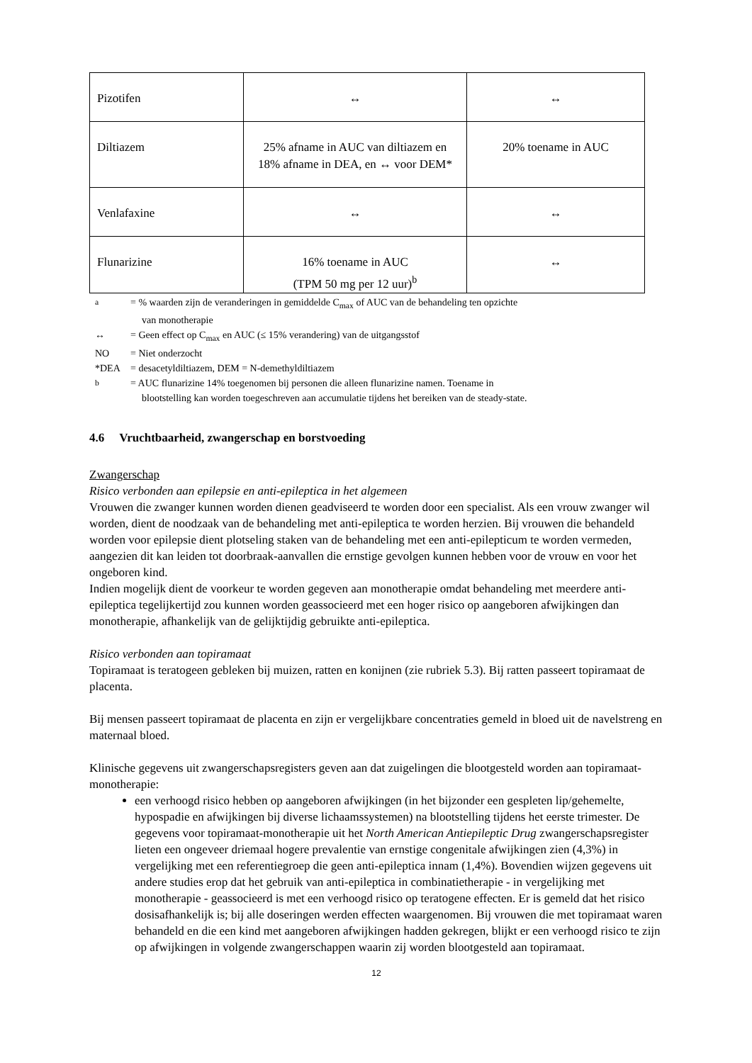| Pizotifen | ↔ | ↔ |
| Diltiazem | 25% afname in AUC van diltiazem en 18% afname in DEA, en ↔ voor DEM* | 20% toename in AUC |
| Venlafaxine | ↔ | ↔ |
| Flunarizine | 16% toename in AUC (TPM 50 mg per 12 uur)<sup>b</sup> | ↔ |
<sup>a</sup> = % waarden zijn de veranderingen in gemiddelde C<sub>max</sub> of AUC van de behandeling ten opzichte
van monotherapie
↔ = Geen effect op C<sub>max</sub> en AUC (≤ 15% verandering) van de uitgangsstof
NO = Niet onderzocht
*DEA = desacetyldiltiazem, DEM = N-demethyldiltiazem
<sup>b</sup> = AUC flunarizine 14% toegenomen bij personen die alleen flunarizine namen. Toename in
blootstelling kan worden toegeschreven aan accumulatie tijdens het bereiken van de steady-state.
4.6 Vruchtbaarheid, zwangerschap en borstvoeding
Zwangerschap
Risico verbonden aan epilepsie en anti-epileptica in het algemeen
Vrouwen die zwanger kunnen worden dienen geadviseerd te worden door een specialist. Als een vrouw zwanger wil worden, dient de noodzaak van de behandeling met anti-epileptica te worden herzien. Bij vrouwen die behandeld worden voor epilepsie dient plotseling staken van de behandeling met een anti-epilepticum te worden vermeden, aangezien dit kan leiden tot doorbraak-aanvallen die ernstige gevolgen kunnen hebben voor de vrouw en voor het ongeboren kind.
Indien mogelijk dient de voorkeur te worden gegeven aan monotherapie omdat behandeling met meerdere anti-epileptica tegelijkertijd zou kunnen worden geassocieerd met een hoger risico op aangeboren afwijkingen dan monotherapie, afhankelijk van de gelijktijdig gebruikte anti-epileptica.
Risico verbonden aan topiramaat
Topiramaat is teratogeen gebleken bij muizen, ratten en konijnen (zie rubriek 5.3). Bij ratten passeert topiramaat de placenta.
Bij mensen passeert topiramaat de placenta en zijn er vergelijkbare concentraties gemeld in bloed uit de navelstreng en maternaal bloed.
Klinische gegevens uit zwangerschapsregisters geven aan dat zuigelingen die blootgesteld worden aan topiramaat-monotherapie:
een verhoogd risico hebben op aangeboren afwijkingen (in het bijzonder een gespleten lip/gehemelte, hypospadie en afwijkingen bij diverse lichaamssystemen) na blootstelling tijdens het eerste trimester. De gegevens voor topiramaat-monotherapie uit het North American Antiepileptic Drug zwangerschapsregister lieten een ongeveer driemaal hogere prevalentie van ernstige congenitale afwijkingen zien (4,3%) in vergelijking met een referentiegroep die geen anti-epileptica innam (1,4%). Bovendien wijzen gegevens uit andere studies erop dat het gebruik van anti-epileptica in combinatietherapie - in vergelijking met monotherapie - geassocieerd is met een verhoogd risico op teratogene effecten. Er is gemeld dat het risico dosisafhankelijk is; bij alle doseringen werden effecten waargenomen. Bij vrouwen die met topiramaat waren behandeld en die een kind met aangeboren afwijkingen hadden gekregen, blijkt er een verhoogd risico te zijn op afwijkingen in volgende zwangerschappen waarin zij worden blootgesteld aan topiramaat.
12